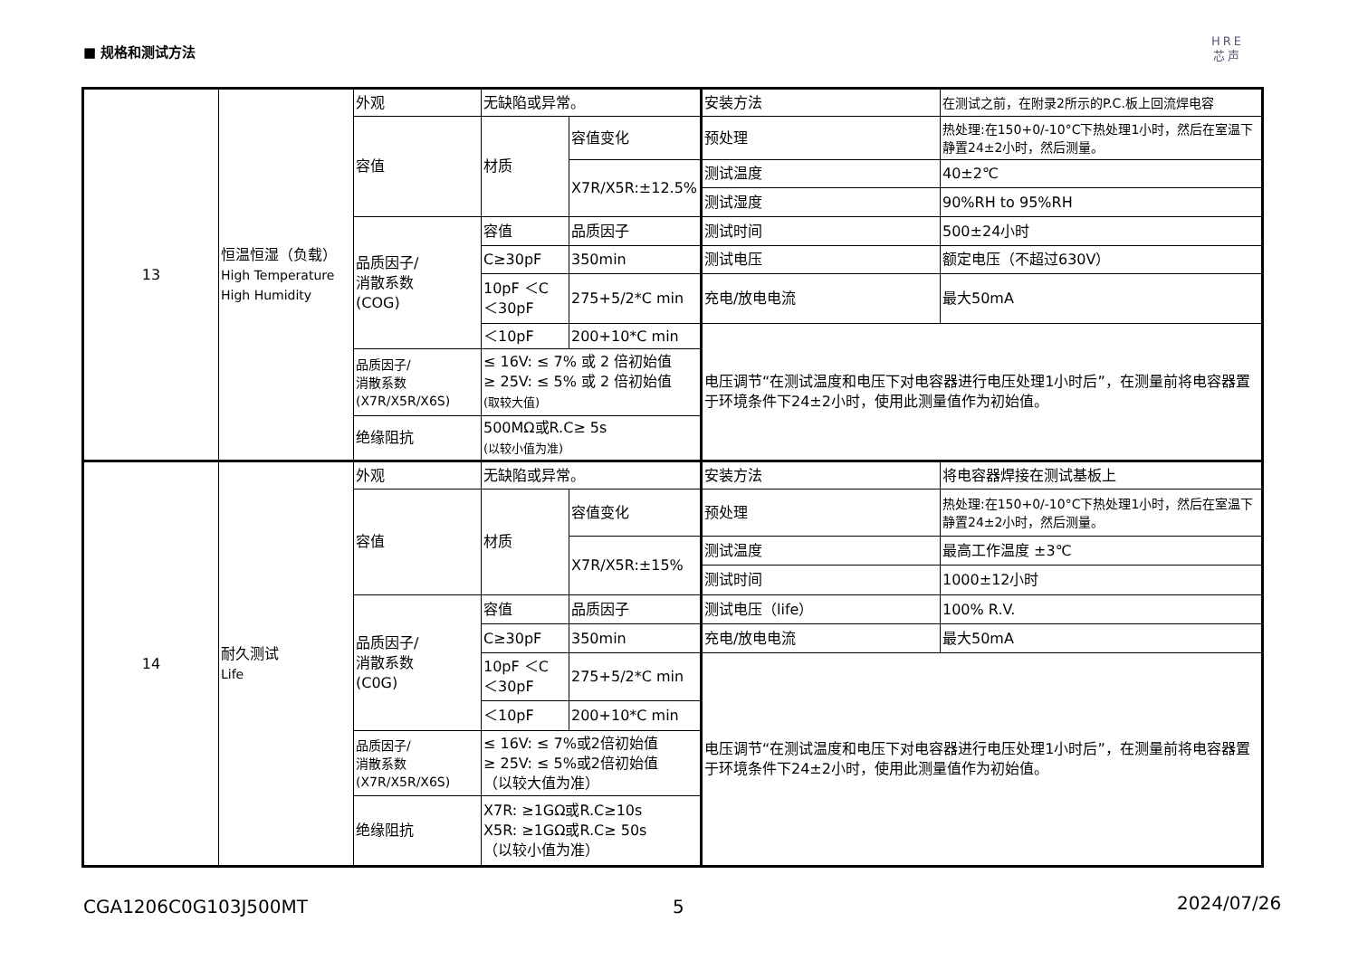■ 规格和测试方法
HRE
芯声
| 13 | 恒温恒湿（负载） High Temperature High Humidity | 外观 | 无缺陷或异常。 | | 安装方法 | 在测试之前，在附录2所示的P.C.板上回流焊电容 |
| | | 容值 | 材质 | 容值变化 | 预处理 | 热处理:在150+0/-10°C下热处理1小时，然后在室温下静置24±2小时，然后测量。 |
| | | | | X7R/X5R:±12.5% | 测试温度 | 40±2℃ |
| | | | | | 测试湿度 | 90%RH to 95%RH |
| | | 品质因子/ 消散系数 (COG) | 容值 | 品质因子 | 测试时间 | 500±24小时 |
| | | | C≥30pF | 350min | 测试电压 | 额定电压（不超过630V） |
| | | | 10pF ＜C ＜30pF | 275+5/2*C min | 充电/放电电流 | 最大50mA |
| | | | ＜10pF | 200+10*C min | 电压调节“在测试温度和电压下对电容器进行电压处理1小时后”，在测量前将电容器置于环境条件下24±2小时，使用此测量值作为初始值。 | |
| | | 品质因子/ 消散系数 (X7R/X5R/X6S) | ≤ 16V: ≤ 7% 或 2 倍初始值 ≥ 25V: ≤ 5% 或 2 倍初始值 (取较大值) | | | |
| | | 绝缘阻抗 | 500MΩ或R.C≥ 5s (以较小值为准) | | | |
| 14 | 耐久测试 Life | 外观 | 无缺陷或异常。 | | 安装方法 | 将电容器焊接在测试基板上 |
| | | 容值 | 材质 | 容值变化 | 预处理 | 热处理:在150+0/-10°C下热处理1小时，然后在室温下静置24±2小时，然后测量。 |
| | | | | X7R/X5R:±15% | 测试温度 | 最高工作温度 ±3℃ |
| | | | | | 测试时间 | 1000±12小时 |
| | | 品质因子/ 消散系数 (C0G) | 容值 | 品质因子 | 测试电压（life） | 100% R.V. |
| | | | C≥30pF | 350min | 充电/放电电流 | 最大50mA |
| | | | 10pF ＜C ＜30pF | 275+5/2*C min | 电压调节“在测试温度和电压下对电容器进行电压处理1小时后”，在测量前将电容器置于环境条件下24±2小时，使用此测量值作为初始值。 | |
| | | | ＜10pF | 200+10*C min | | |
| | | 品质因子/ 消散系数 (X7R/X5R/X6S) | ≤ 16V: ≤ 7%或2倍初始值 ≥ 25V: ≤ 5%或2倍初始值 （以较大值为准） | | | |
| | | 绝缘阻抗 | X7R: ≥1GΩ或R.C≥10s X5R: ≥1GΩ或R.C≥ 50s （以较小值为准） | | | |
CGA1206C0G103J500MT 5 2024/07/26